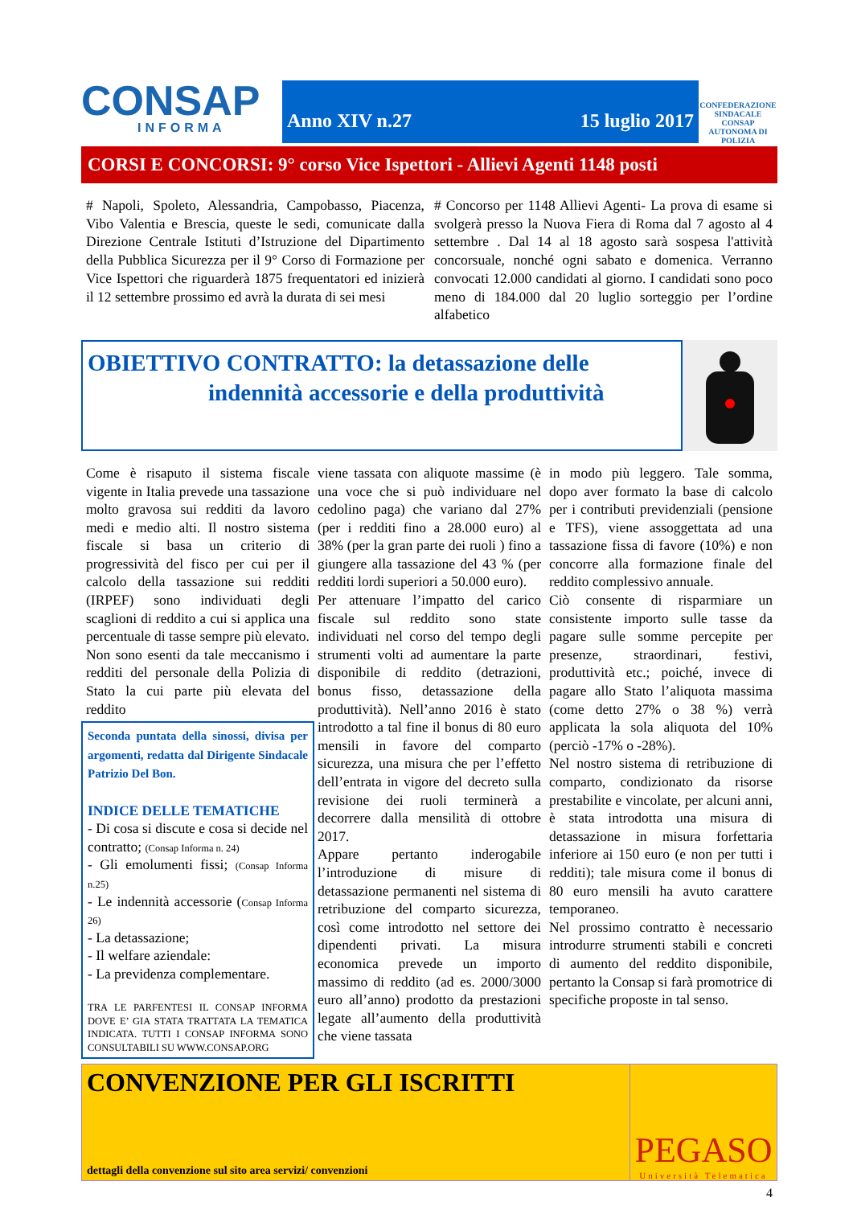CONSAP
INFORMA
Anno XIV n.27 15 luglio 2017
CONFEDERAZIONE SINDACALE CONSAP AUTONOMA DI POLIZIA
CORSI E CONCORSI: 9° corso Vice Ispettori - Allievi Agenti 1148 posti
# Napoli, Spoleto, Alessandria, Campobasso, Piacenza, Vibo Valentia e Brescia, queste le sedi, comunicate dalla Direzione Centrale Istituti d’Istruzione del Dipartimento della Pubblica Sicurezza per il 9° Corso di Formazione per Vice Ispettori che riguarderà 1875 frequentatori ed inizierà il 12 settembre prossimo ed avrà la durata di sei mesi
# Concorso per 1148 Allievi Agenti- La prova di esame si svolgerà presso la Nuova Fiera di Roma dal 7 agosto al 4 settembre . Dal 14 al 18 agosto sarà sospesa l'attività concorsuale, nonché ogni sabato e domenica. Verranno convocati 12.000 candidati al giorno. I candidati sono poco meno di 184.000 dal 20 luglio sorteggio per l’ordine alfabetico
OBIETTIVO CONTRATTO: la detassazione delle
indennità accessorie e della produttività
Come è risaputo il sistema fiscale vigente in Italia prevede una tassazione molto gravosa sui redditi da lavoro medi e medio alti. Il nostro sistema fiscale si basa un criterio di progressività del fisco per cui per il calcolo della tassazione sui redditi (IRPEF) sono individuati degli scaglioni di reddito a cui si applica una percentuale di tasse sempre più elevato. Non sono esenti da tale meccanismo i redditi del personale della Polizia di Stato la cui parte più elevata del reddito
Seconda puntata della sinossi, divisa per argomenti, redatta dal Dirigente Sindacale Patrizio Del Bon.
INDICE DELLE TEMATICHE
- Di cosa si discute e cosa si decide nel contratto; (Consap Informa n. 24)
- Gli emolumenti fissi; (Consap Informa n.25)
- Le indennità accessorie (Consap Informa 26)
- La detassazione;
- Il welfare aziendale:
- La previdenza complementare.
TRA LE PARFENTESI IL CONSAP INFORMA DOVE E’ GIA STATA TRATTATA LA TEMATICA INDICATA. TUTTI I CONSAP INFORMA SONO CONSULTABILI SU WWW.CONSAP.ORG
viene tassata con aliquote massime (è una voce che si può individuare nel cedolino paga) che variano dal 27% (per i redditi fino a 28.000 euro) al 38% (per la gran parte dei ruoli ) fino a giungere alla tassazione del 43 % (per redditi lordi superiori a 50.000 euro).
Per attenuare l’impatto del carico fiscale sul reddito sono state individuati nel corso del tempo degli strumenti volti ad aumentare la parte disponibile di reddito (detrazioni, bonus fisso, detassazione della produttività). Nell’anno 2016 è stato introdotto a tal fine il bonus di 80 euro mensili in favore del comparto sicurezza, una misura che per l’effetto dell’entrata in vigore del decreto sulla revisione dei ruoli terminerà a decorrere dalla mensilità di ottobre 2017.
Appare pertanto inderogabile l’introduzione di misure di detassazione permanenti nel sistema di retribuzione del comparto sicurezza, così come introdotto nel settore dei dipendenti privati. La misura economica prevede un importo massimo di reddito (ad es. 2000/3000 euro all’anno) prodotto da prestazioni legate all’aumento della produttività che viene tassata
in modo più leggero. Tale somma, dopo aver formato la base di calcolo per i contributi previdenziali (pensione e TFS), viene assoggettata ad una tassazione fissa di favore (10%) e non concorre alla formazione finale del reddito complessivo annuale.
Ciò consente di risparmiare un consistente importo sulle tasse da pagare sulle somme percepite per presenze, straordinari, festivi, produttività etc.; poiché, invece di pagare allo Stato l’aliquota massima (come detto 27% o 38 %) verrà applicata la sola aliquota del 10% (perciò -17% o -28%).
Nel nostro sistema di retribuzione di comparto, condizionato da risorse prestabilite e vincolate, per alcuni anni, è stata introdotta una misura di detassazione in misura forfettaria inferiore ai 150 euro (e non per tutti i redditi); tale misura come il bonus di 80 euro mensili ha avuto carattere temporaneo.
Nel prossimo contratto è necessario introdurre strumenti stabili e concreti di aumento del reddito disponibile, pertanto la Consap si farà promotrice di specifiche proposte in tal senso.
CONVENZIONE PER GLI ISCRITTI
dettagli della convenzione sul sito area servizi/ convenzioni
PEGASO
Università Telematica
4